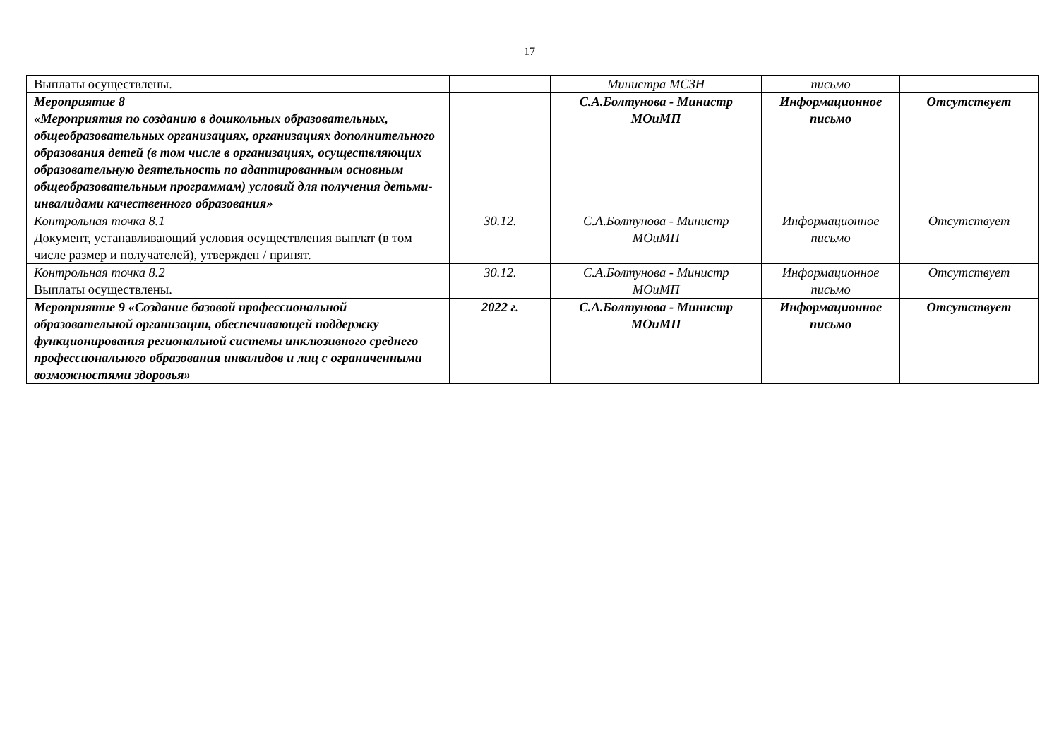17
| Выплаты осуществлены. | | Министра МСЗН | письмо | |
| Мероприятие 8 «Мероприятия по созданию в дошкольных образовательных, общеобразовательных организациях, организациях дополнительного образования детей (в том числе в организациях, осуществляющих образовательную деятельность по адаптированным основным общеобразовательным программам) условий для получения детьми-инвалидами качественного образования» | | С.А.Болтунова - Министр МОиМП | Информационное письмо | Отсутствует |
| Контрольная точка 8.1 Документ, устанавливающий условия осуществления выплат (в том числе размер и получателей), утвержден / принят. | 30.12. | С.А.Болтунова - Министр МОиМП | Информационное письмо | Отсутствует |
| Контрольная точка 8.2 Выплаты осуществлены. | 30.12. | С.А.Болтунова - Министр МОиМП | Информационное письмо | Отсутствует |
| Мероприятие 9 «Создание базовой профессиональной образовательной организации, обеспечивающей поддержку функционирования региональной системы инклюзивного среднего профессионального образования инвалидов и лиц с ограниченными возможностями здоровья» | 2022 г. | С.А.Болтунова - Министр МОиМП | Информационное письмо | Отсутствует |